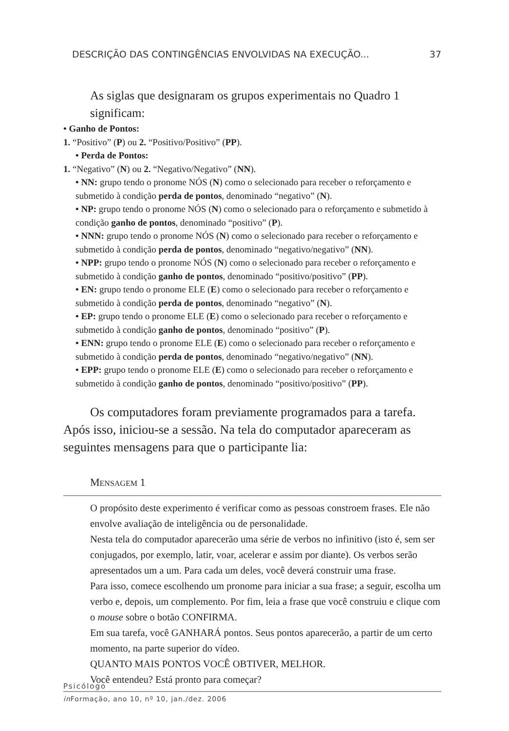DESCRIÇÃO DAS CONTINGÊNCIAS ENVOLVIDAS NA EXECUÇÃO... 37
As siglas que designaram os grupos experimentais no Quadro 1 significam:
• Ganho de Pontos:
1. “Positivo” (P) ou 2. “Positivo/Positivo” (PP).
• Perda de Pontos:
1. “Negativo” (N) ou 2. “Negativo/Negativo” (NN).
• NN: grupo tendo o pronome NÓS (N) como o selecionado para receber o reforçamento e submetido à condição perda de pontos, denominado “negativo” (N).
• NP: grupo tendo o pronome NÓS (N) como o selecionado para o reforçamento e submetido à condição ganho de pontos, denominado “positivo” (P).
• NNN: grupo tendo o pronome NÓS (N) como o selecionado para receber o reforçamento e submetido à condição perda de pontos, denominado “negativo/negativo” (NN).
• NPP: grupo tendo o pronome NÓS (N) como o selecionado para receber o reforçamento e submetido à condição ganho de pontos, denominado “positivo/positivo” (PP).
• EN: grupo tendo o pronome ELE (E) como o selecionado para receber o reforçamento e submetido à condição perda de pontos, denominado “negativo” (N).
• EP: grupo tendo o pronome ELE (E) como o selecionado para receber o reforçamento e submetido à condição ganho de pontos, denominado “positivo” (P).
• ENN: grupo tendo o pronome ELE (E) como o selecionado para receber o reforçamento e submetido à condição perda de pontos, denominado “negativo/negativo” (NN).
• EPP: grupo tendo o pronome ELE (E) como o selecionado para receber o reforçamento e submetido à condição ganho de pontos, denominado “positivo/positivo” (PP).
Os computadores foram previamente programados para a tarefa. Após isso, iniciou-se a sessão. Na tela do computador apareceram as seguintes mensagens para que o participante lia:
MENSAGEM 1
O propósito deste experimento é verificar como as pessoas constroem frases. Ele não envolve avaliação de inteligência ou de personalidade.
Nesta tela do computador aparecerão uma série de verbos no infinitivo (isto é, sem ser conjugados, por exemplo, latir, voar, acelerar e assim por diante). Os verbos serão apresentados um a um. Para cada um deles, você deverá construir uma frase.
Para isso, comece escolhendo um pronome para iniciar a sua frase; a seguir, escolha um verbo e, depois, um complemento. Por fim, leia a frase que você construiu e clique com o mouse sobre o botão CONFIRMA.
Em sua tarefa, você GANHARÁ pontos. Seus pontos aparecerão, a partir de um certo momento, na parte superior do vídeo.
QUANTO MAIS PONTOS VOCÊ OBTIVER, MELHOR.
Você entendeu? Está pronto para começar?
Psicólogo
in Formação, ano 10, nº 10, jan./dez. 2006